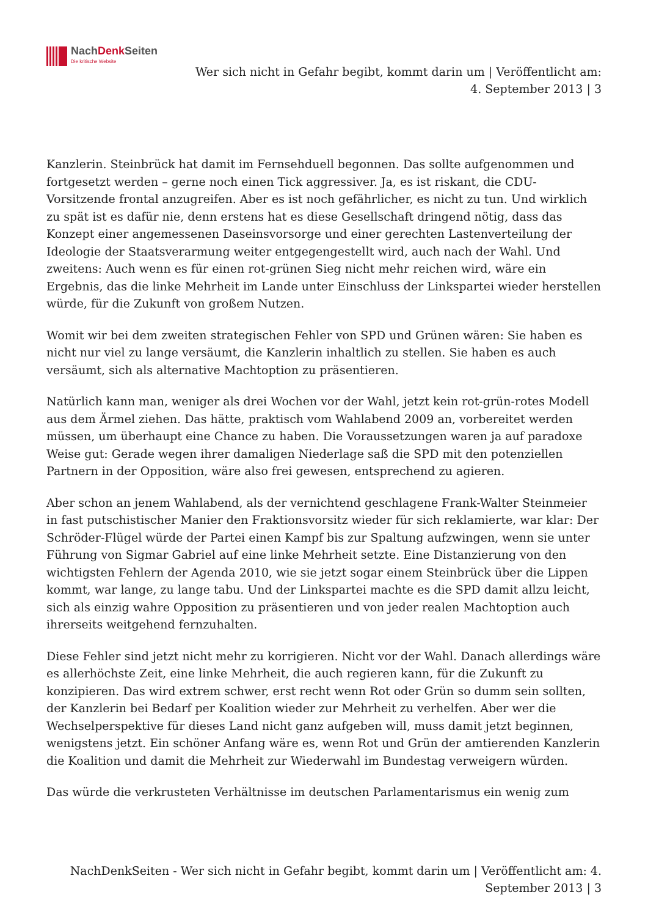NachDenk Seiten
Die kritische Website
Wer sich nicht in Gefahr begibt, kommt darin um | Veröffentlicht am:
4. September 2013 | 3
Kanzlerin. Steinbrück hat damit im Fernsehduell begonnen. Das sollte aufgenommen und fortgesetzt werden – gerne noch einen Tick aggressiver. Ja, es ist riskant, die CDU-Vorsitzende frontal anzugreifen. Aber es ist noch gefährlicher, es nicht zu tun. Und wirklich zu spät ist es dafür nie, denn erstens hat es diese Gesellschaft dringend nötig, dass das Konzept einer angemessenen Daseinsvorsorge und einer gerechten Lastenverteilung der Ideologie der Staatsverarmung weiter entgegengestellt wird, auch nach der Wahl. Und zweitens: Auch wenn es für einen rot-grünen Sieg nicht mehr reichen wird, wäre ein Ergebnis, das die linke Mehrheit im Lande unter Einschluss der Linkspartei wieder herstellen würde, für die Zukunft von großem Nutzen.
Womit wir bei dem zweiten strategischen Fehler von SPD und Grünen wären: Sie haben es nicht nur viel zu lange versäumt, die Kanzlerin inhaltlich zu stellen. Sie haben es auch versäumt, sich als alternative Machtoption zu präsentieren.
Natürlich kann man, weniger als drei Wochen vor der Wahl, jetzt kein rot-grün-rotes Modell aus dem Ärmel ziehen. Das hätte, praktisch vom Wahlabend 2009 an, vorbereitet werden müssen, um überhaupt eine Chance zu haben. Die Voraussetzungen waren ja auf paradoxe Weise gut: Gerade wegen ihrer damaligen Niederlage saß die SPD mit den potenziellen Partnern in der Opposition, wäre also frei gewesen, entsprechend zu agieren.
Aber schon an jenem Wahlabend, als der vernichtend geschlagene Frank-Walter Steinmeier in fast putschistischer Manier den Fraktionsvorsitz wieder für sich reklamierte, war klar: Der Schröder-Flügel würde der Partei einen Kampf bis zur Spaltung aufzwingen, wenn sie unter Führung von Sigmar Gabriel auf eine linke Mehrheit setzte. Eine Distanzierung von den wichtigsten Fehlern der Agenda 2010, wie sie jetzt sogar einem Steinbrück über die Lippen kommt, war lange, zu lange tabu. Und der Linkspartei machte es die SPD damit allzu leicht, sich als einzig wahre Opposition zu präsentieren und von jeder realen Machtoption auch ihrerseits weitgehend fernzuhalten.
Diese Fehler sind jetzt nicht mehr zu korrigieren. Nicht vor der Wahl. Danach allerdings wäre es allerhöchste Zeit, eine linke Mehrheit, die auch regieren kann, für die Zukunft zu konzipieren. Das wird extrem schwer, erst recht wenn Rot oder Grün so dumm sein sollten, der Kanzlerin bei Bedarf per Koalition wieder zur Mehrheit zu verhelfen. Aber wer die Wechselperspektive für dieses Land nicht ganz aufgeben will, muss damit jetzt beginnen, wenigstens jetzt. Ein schöner Anfang wäre es, wenn Rot und Grün der amtierenden Kanzlerin die Koalition und damit die Mehrheit zur Wiederwahl im Bundestag verweigern würden.
Das würde die verkrusteten Verhältnisse im deutschen Parlamentarismus ein wenig zum
NachDenkSeiten - Wer sich nicht in Gefahr begibt, kommt darin um | Veröffentlicht am: 4.
September 2013 | 3